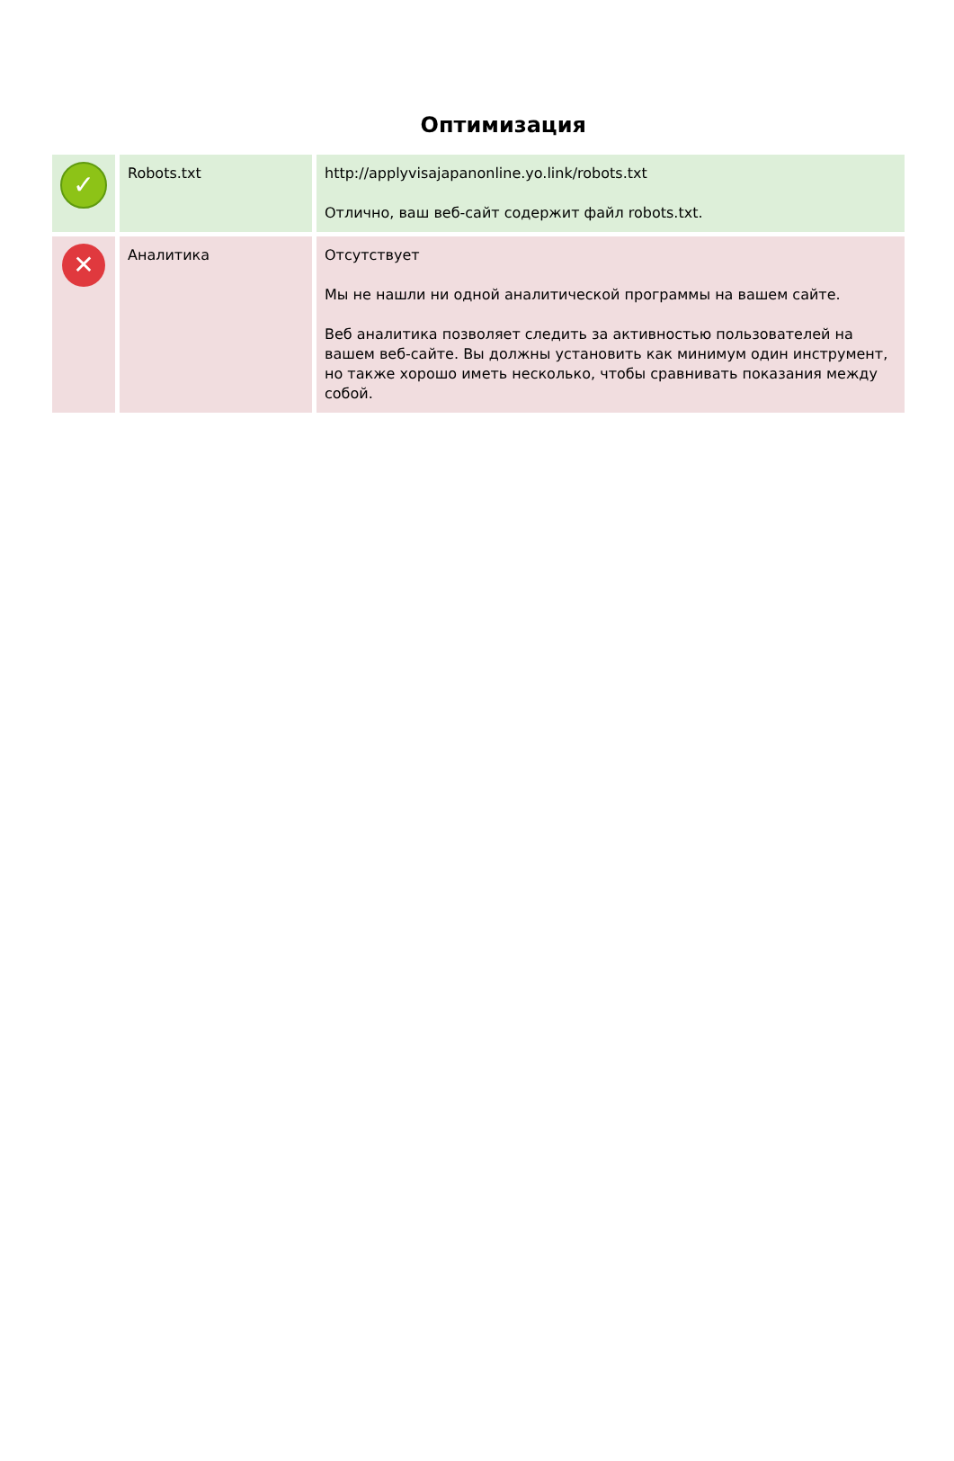Оптимизация
| ✓ | Robots.txt | http://applyvisajapanonline.yo.link/robots.txt Отлично, ваш веб-сайт содержит файл robots.txt. |
| ✕ | Аналитика | Отсутствует Мы не нашли ни одной аналитической программы на вашем сайте. Веб аналитика позволяет следить за активностью пользователей на вашем веб-сайте. Вы должны установить как минимум один инструмент, но также хорошо иметь несколько, чтобы сравнивать показания между собой. |